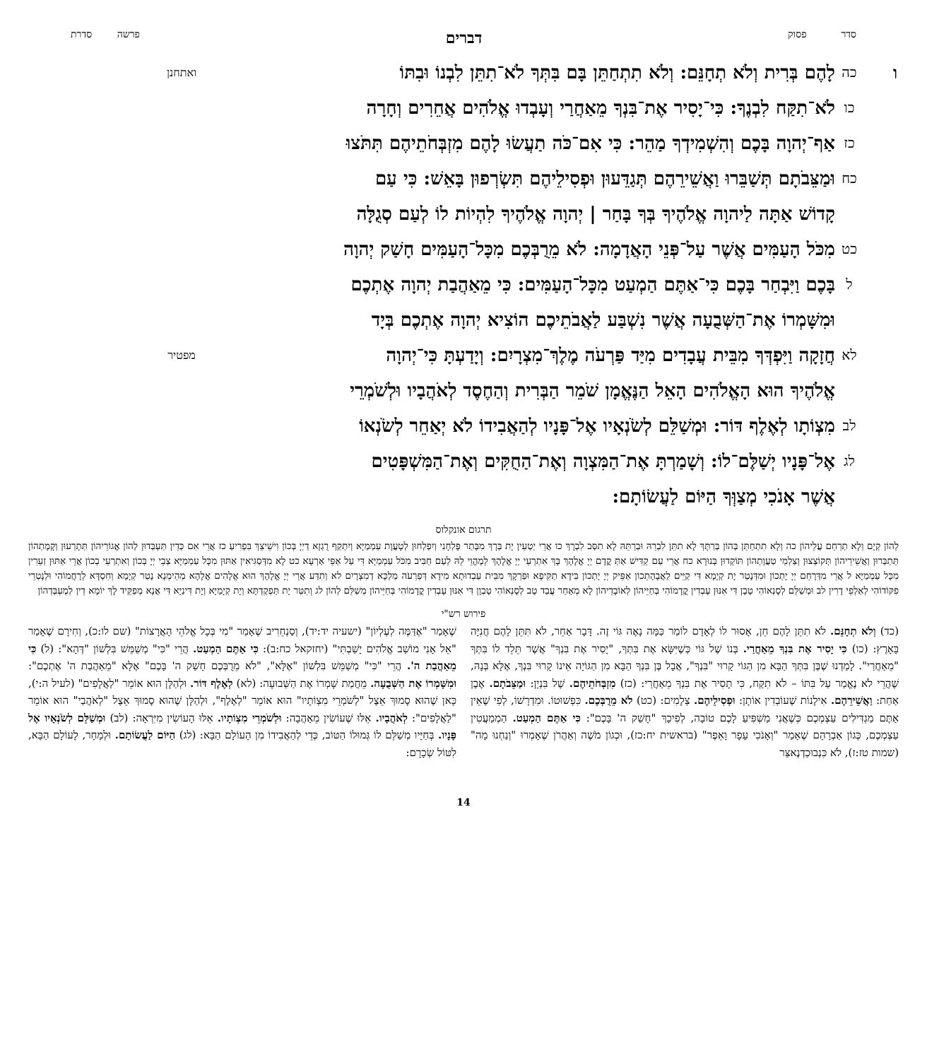סדר פסוק דברים פרשה סדרת
ו
כה
לָהֶם בְּרִית וְלֹא תְחָנֵּם: וְלֹא תִתְחַתֵּן בָּם בִּתְּךָ לֹא־תִתֵּן לִבְנוֹ וּבִתּוֹ
ואתחנן
כו
לֹא־תִקַּח לִבְנֶךָ: כִּי־יָסִיר אֶת־בִּנְךָ מֵאַחֲרַי וְעָבְדוּ אֱלֹהִים אֲחֵרִים וְחָרָה
כז
אַף־יְהוָה בָּכֶם וְהִשְׁמִידְךָ מַהֵר: כִּי אִם־כֹּה תַעֲשׂוּ לָהֶם מִזְבְּחֹתֵיהֶם תִּתֹּצוּ
כח
וּמַצֵּבֹתָם תְּשַׁבֵּרוּ וַאֲשֵׁירֵהֶם תְּגַדֵּעוּן וּפְסִילֵיהֶם תִּשְׂרְפוּן בָּאֵשׁ: כִּי עַם
קָדוֹשׁ אַתָּה לַיהוָה אֱלֹהֶיךָ בְּךָ בָּחַר | יְהוָה אֱלֹהֶיךָ לִהְיוֹת לוֹ לְעַם סְגֻלָּה
כט
מִכֹּל הָעַמִּים אֲשֶׁר עַל־פְּנֵי הָאֲדָמָה: לֹא מֵרֻבְּכֶם מִכָּל־הָעַמִּים חָשַׁק יְהוָה
ל
בָּכֶם וַיִּבְחַר בָּכֶם כִּי־אַתֶּם הַמְעַט מִכָּל־הָעַמִּים: כִּי מֵאַהֲבַת יְהוָה אֶתְכֶם
וּמִשָּׁמְרוֹ אֶת־הַשְּׁבֻעָה אֲשֶׁר נִשְׁבַּע לַאֲבֹתֵיכֶם הוֹצִיא יְהוָה אֶתְכֶם בְּיָד
לא
חֲזָקָה וַיִּפְדְּךָ מִבֵּית עֲבָדִים מִיַּד פַּרְעֹה מֶלֶךְ־מִצְרָיִם: וְיָדַעְתָּ כִּי־יְהוָה
מפטיר
אֱלֹהֶיךָ הוּא הָאֱלֹהִים הָאֵל הַנֶּאֱמָן שֹׁמֵר הַבְּרִית וְהַחֶסֶד לְאֹהֲבָיו וּלְשֹׁמְרֵי
לב
מִצְוֹתָו לְאֶלֶף דּוֹר: וּמְשַׁלֵּם לְשֹׂנְאָיו אֶל־פָּנָיו לְהַאֲבִידוֹ לֹא יְאַחֵר לְשֹׂנְאוֹ
לג
אֶל־פָּנָיו יְשַׁלֶּם־לוֹ: וְשָׁמַרְתָּ אֶת־הַמִּצְוָה וְאֶת־הַחֻקִּים וְאֶת־הַמִּשְׁפָּטִים
אֲשֶׁר אָנֹכִי מְצַוְּךָ הַיּוֹם לַעֲשׂוֹתָם:
תרגום אונקלוס
לְהוֹן קְיָם וְלָא תְרַחֵם עֲלֵיהוֹן כה וְלָא תִתְחַתַּן בְּהוֹן בְּרַתָּךְ לָא תִתֵּן לִבְרֵהּ וּבְרַתֵּהּ לָא תִסַּב לִבְרָךְ כו אֲרֵי יַטְעֵין יָת בְּרָךְ מִבָּתַר פָּלְחָנִי וְיִפְלְחוּן לְטָעֲוָת עַמְמַיָּא וְיִתְקַף רֻגְזָא דַיְיָ בְּכוֹן וִישֵׁיצֵךְ בִּפְרִיעַ כז אֲרֵי אִם כְּדֵין תַּעְבְּדוּן לְהוֹן אֱגוֹרֵיהוֹן תְּתָרְעוּן וְקָמָתְהוֹן תְּתַבְּרוּן וַאֲשֵׁירֵיהוֹן תְּקוֹצְצוּן וְצַלְמֵי טַעֲוָתְהוֹן תּוֹקְדוּן בְּנוּרָא כח אֲרֵי עַם קַדִּישׁ אַתְּ קֳדָם יְיָ אֱלָהָךְ בָּךְ אִתְרְעֵי יְיָ אֱלָהָךְ לְמֶהֱוֵי לֵהּ לְעַם חַבִּיב מִכֹּל עַמְמַיָּא דִּי עַל אַפֵּי אַרְעָא כט לָא מִדְּסַגִּיאִין אַתּוּן מִכָּל עַמְמַיָּא צְבֵי יְיָ בְּכוֹן וְאִתְרְעֵי בְכוֹן אֲרֵי אַתּוּן זְעֵרִין מִכָּל עַמְמַיָּא ל אֲרֵי מִדְּרָחֵם יְיָ יָתְכוֹן וּמִדְּנָטַר יָת קְיָמָא דִּי קַיֵּים לַאֲבָהָתְכוֹן אַפֵּיק יְיָ יָתְכוֹן בִּידָא תַקִּיפָא וּפַרְקָךְ מִבֵּית עַבְדוּתָא מִידָא דְּפַרְעֹה מַלְכָּא דְמִצְרָיִם לא וְתִדַּע אֲרֵי יְיָ אֱלָהָךְ הוּא אֱלָהִים אֱלָהָא מְהֵימְנָא נָטַר קְיָמָא וְחִסְדָּא לְרָחֲמוֹהִי וּלְנָטְרֵי פִקּוֹדוֹהִי לְאַלְפֵי דָרִין לב וּמְשַׁלֵּם לְסָנְאוֹהִי טָבָן דִּי אִנּוּן עָבְדִין קֳדָמוֹהִי בְּחַיֵּיהוֹן לְאוֹבָדֵיהוֹן לָא מְאַחַר עֲבַד טָב לְסָנְאוֹהִי טָבְוָן דִּי אִנּוּן עָבְדִין קֳדָמוֹהִי בְּחַיֵּיהוֹן מְשַׁלֵּם לְהוֹן לג וְתִטַּר יָת תַּפְקֶדְתָּא וְיָת קְיָמַיָּא וְיָת דִּינַיָּא דִּי אֲנָא מְפַקֵּיד לָךְ יוֹמָא דֵין לְמֶעְבְּדְהוֹן
פירוש רש"י
(כד) וְלֹא תְחָנֵּם. לֹא תִתֵּן לָהֶם חֵן, אָסוּר לוֹ לְאָדָם לוֹמַר כַּמָּה נָאֶה גּוֹי זֶה. דָּבָר אַחֵר, לֹא תִּתֵּן לָהֶם חֲנִיָּה בָּאָרֶץ: (כו) כִּי יָסִיר אֶת בִּנְךָ מֵאַחֲרַי. בְּנוֹ שֶׁל גּוֹי כְּשֶׁיִּשָּׂא אֶת בִּתְּךָ, "יָסִיר אֶת בִּנְךָ" אֲשֶׁר תֵּלֵד לוֹ בִּתְּךָ "מֵאַחֲרַי". לָמַדְנוּ שֶׁבֶּן בִּתְּךָ הַבָּא מִן הַגּוֹי קָרוּי "בִּנְךָ", אֲבָל בֶּן בִּנְךָ הַבָּא מִן הַגּוֹיָה אֵינוֹ קָרוּי בִּנְךָ, אֶלָּא בְּנָהּ, שֶׁהֲרֵי לֹא נֶאֱמַר עַל בִּתּוֹ – לֹא תִקַּח, כִּי תָסִיר אֶת בִּנְךָ מֵאַחֲרַי: (כז) מִזְבְּחֹתֵיהֶם. שֶׁל בִּנְיָן: וּמַצֵּבֹתָם. אֶבֶן אַחַת: וַאֲשֵׁירֵהֶם. אִילָנוֹת שֶׁעוֹבְדִין אוֹתָן: וּפְסִילֵיהֶם. צְלָמִים: (כט) לֹא מֵרֻבְּכֶם. כִּפְשׁוּטוֹ. וּמִדְרָשׁוֹ, לְפִי שֶׁאֵין אַתֶּם מַגְדִּילִים עַצְמְכֶם כְּשֶׁאֲנִי מַשְׁפִּיעַ לָכֶם טוֹבָה, לְפִיכָךְ "חָשַׁק ה' בָּכֶם": כִּי אַתֶּם הַמְעַט. הַמְמַעֲטִין עַצְמְכֶם, כְּגוֹן אַבְרָהָם שֶׁאָמַר "וְאָנֹכִי עָפָר וָאֵפֶר" (בראשית יח:כז), וּכְגוֹן מֹשֶׁה וְאַהֲרֹן שֶׁאָמְרוּ "וְנַחְנוּ מָה" (שמות טז:ז), לֹא כִּנְבוּכַדְנֶאצַּר
שֶׁאָמַר "אֶדַּמֶּה לְעֶלְיוֹן" (ישעיה יד:יד), וְסַנְחֵרִיב שֶׁאָמַר "מִי בְּכָל אֱלֹהֵי הָאֲרָצוֹת" (שם לו:כ), וְחִירָם שֶׁאָמַר "אֵל אָנִי מוֹשַׁב אֱלֹהִים יָשַׁבְתִּי" (יחזקאל כח:ב): כִּי אַתֶּם הַמְעַט. הֲרֵי "כִּי" מְשַׁמֵּשׁ בִּלְשׁוֹן "דְּהָא": (ל) כִּי מֵאַהֲבַת ה'. הֲרֵי "כִּי" מְשַׁמֵּשׁ בִּלְשׁוֹן "אֶלָּא", "לֹא מֵרֻבְּכֶם חָשַׁק ה' בָּכֶם" אֶלָּא "מֵאַהֲבַת ה' אֶתְכֶם": וּמִשָּׁמְרוֹ אֶת הַשְּׁבֻעָה. מֵחֲמַת שָׁמְרוֹ אֶת הַשְּׁבוּעָה: (לא) לְאֶלֶף דּוֹר. וּלְהַלָּן הוּא אוֹמֵר "לַאֲלָפִים" (לעיל ה:י), כָּאן שֶׁהוּא סָמוּךְ אֵצֶל "לְשֹׁמְרֵי מִצְוֹתָיו" הוּא אוֹמֵר "לְאֶלֶף", וּלְהַלָּן שֶׁהוּא סָמוּךְ אֵצֶל "לְאֹהֲבַי" הוּא אוֹמֵר "לַאֲלָפִים": לְאֹהֲבָיו. אֵלּוּ שֶׁעוֹשִׂין מֵאַהֲבָה: וּלְשֹׁמְרֵי מִצְוֹתָיו. אֵלּוּ הָעוֹשִׂין מִיִּרְאָה: (לב) וּמְשַׁלֵּם לְשֹׂנְאָיו אֶל פָּנָיו. בְּחַיָּיו מְשַׁלֵּם לוֹ גְּמוּלוֹ הַטּוֹב, כְּדֵי לְהַאֲבִידוֹ מִן הָעוֹלָם הַבָּא: (לג) הַיּוֹם לַעֲשׂוֹתָם. וּלְמָחָר, לָעוֹלָם הַבָּא, לִטּוֹל שְׂכָרָם:
14